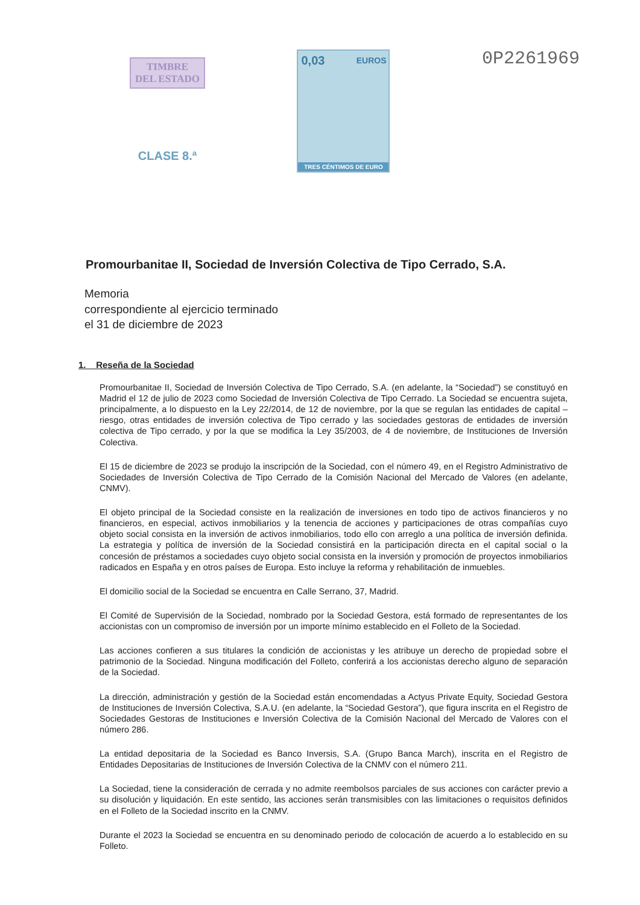TIMBRE
DEL ESTADO
CLASE 8.ª
0,03 EUROS
TRES CÉNTIMOS DE EURO
0P2261969
Promourbanitae II, Sociedad de Inversión Colectiva de Tipo Cerrado, S.A.
Memoria
correspondiente al ejercicio terminado
el 31 de diciembre de 2023
1. Reseña de la Sociedad
Promourbanitae II, Sociedad de Inversión Colectiva de Tipo Cerrado, S.A. (en adelante, la “Sociedad”) se constituyó en Madrid el 12 de julio de 2023 como Sociedad de Inversión Colectiva de Tipo Cerrado. La Sociedad se encuentra sujeta, principalmente, a lo dispuesto en la Ley 22/2014, de 12 de noviembre, por la que se regulan las entidades de capital – riesgo, otras entidades de inversión colectiva de Tipo cerrado y las sociedades gestoras de entidades de inversión colectiva de Tipo cerrado, y por la que se modifica la Ley 35/2003, de 4 de noviembre, de Instituciones de Inversión Colectiva.
El 15 de diciembre de 2023 se produjo la inscripción de la Sociedad, con el número 49, en el Registro Administrativo de Sociedades de Inversión Colectiva de Tipo Cerrado de la Comisión Nacional del Mercado de Valores (en adelante, CNMV).
El objeto principal de la Sociedad consiste en la realización de inversiones en todo tipo de activos financieros y no financieros, en especial, activos inmobiliarios y la tenencia de acciones y participaciones de otras compañías cuyo objeto social consista en la inversión de activos inmobiliarios, todo ello con arreglo a una política de inversión definida. La estrategia y política de inversión de la Sociedad consistirá en la participación directa en el capital social o la concesión de préstamos a sociedades cuyo objeto social consista en la inversión y promoción de proyectos inmobiliarios radicados en España y en otros países de Europa. Esto incluye la reforma y rehabilitación de inmuebles.
El domicilio social de la Sociedad se encuentra en Calle Serrano, 37, Madrid.
El Comité de Supervisión de la Sociedad, nombrado por la Sociedad Gestora, está formado de representantes de los accionistas con un compromiso de inversión por un importe mínimo establecido en el Folleto de la Sociedad.
Las acciones confieren a sus titulares la condición de accionistas y les atribuye un derecho de propiedad sobre el patrimonio de la Sociedad. Ninguna modificación del Folleto, conferirá a los accionistas derecho alguno de separación de la Sociedad.
La dirección, administración y gestión de la Sociedad están encomendadas a Actyus Private Equity, Sociedad Gestora de Instituciones de Inversión Colectiva, S.A.U. (en adelante, la “Sociedad Gestora”), que figura inscrita en el Registro de Sociedades Gestoras de Instituciones e Inversión Colectiva de la Comisión Nacional del Mercado de Valores con el número 286.
La entidad depositaria de la Sociedad es Banco Inversis, S.A. (Grupo Banca March), inscrita en el Registro de Entidades Depositarias de Instituciones de Inversión Colectiva de la CNMV con el número 211.
La Sociedad, tiene la consideración de cerrada y no admite reembolsos parciales de sus acciones con carácter previo a su disolución y liquidación. En este sentido, las acciones serán transmisibles con las limitaciones o requisitos definidos en el Folleto de la Sociedad inscrito en la CNMV.
Durante el 2023 la Sociedad se encuentra en su denominado periodo de colocación de acuerdo a lo establecido en su Folleto.